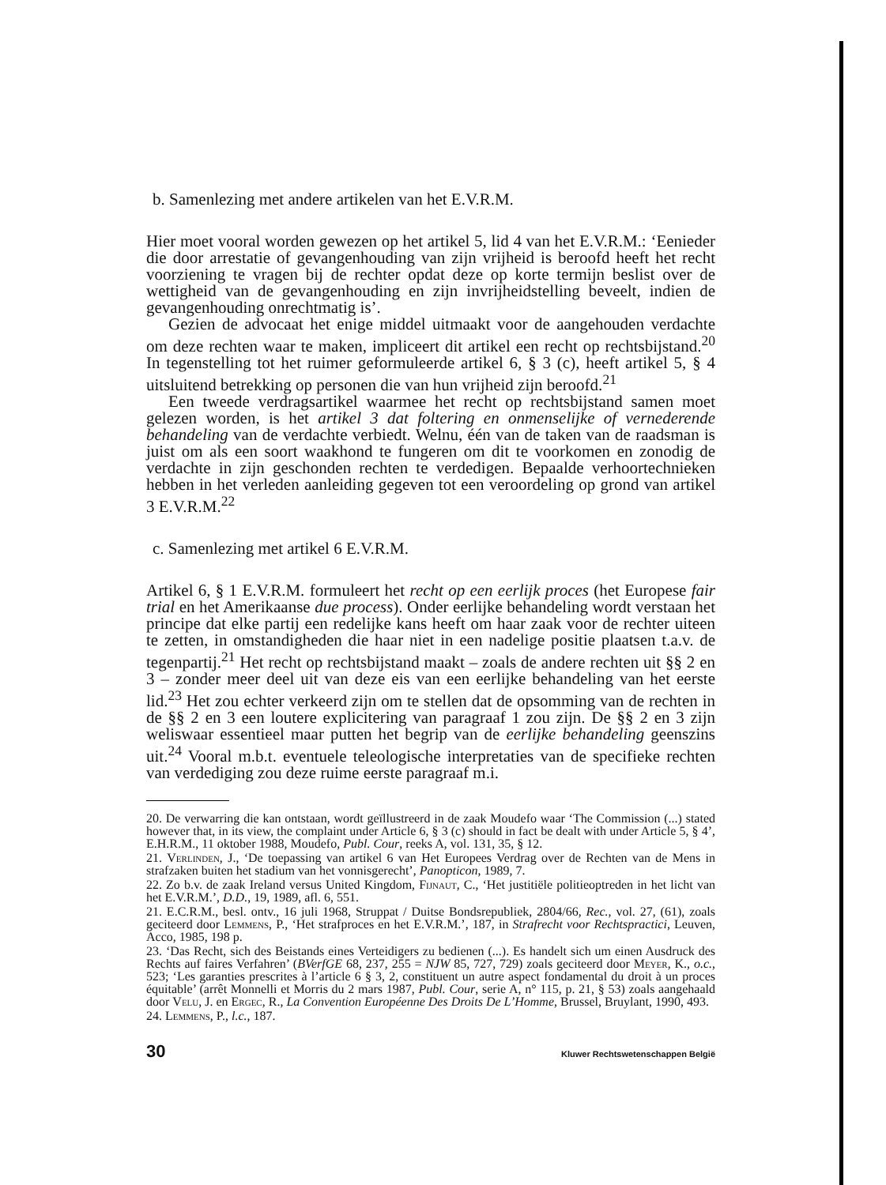b. Samenlezing met andere artikelen van het E.V.R.M.
Hier moet vooral worden gewezen op het artikel 5, lid 4 van het E.V.R.M.: ‘Eenieder die door arrestatie of gevangenhouding van zijn vrijheid is beroofd heeft het recht voorziening te vragen bij de rechter opdat deze op korte termijn beslist over de wettigheid van de gevangenhouding en zijn invrijheidstelling beveelt, indien de gevangenhouding onrechtmatig is’.
Gezien de advocaat het enige middel uitmaakt voor de aangehouden verdachte om deze rechten waar te maken, impliceert dit artikel een recht op rechtsbijstand.<sup>20</sup> In tegenstelling tot het ruimer geformuleerde artikel 6, § 3 (c), heeft artikel 5, § 4 uitsluitend betrekking op personen die van hun vrijheid zijn beroofd.<sup>21</sup>
Een tweede verdragsartikel waarmee het recht op rechtsbijstand samen moet gelezen worden, is het artikel 3 dat foltering en onmenselijke of vernederende behandeling van de verdachte verbiedt. Welnu, één van de taken van de raadsman is juist om als een soort waakhond te fungeren om dit te voorkomen en zonodig de verdachte in zijn geschonden rechten te verdedigen. Bepaalde verhoortechnieken hebben in het verleden aanleiding gegeven tot een veroordeling op grond van artikel 3 E.V.R.M.<sup>22</sup>
c. Samenlezing met artikel 6 E.V.R.M.
Artikel 6, § 1 E.V.R.M. formuleert het recht op een eerlijk proces (het Europese fair trial en het Amerikaanse due process). Onder eerlijke behandeling wordt verstaan het principe dat elke partij een redelijke kans heeft om haar zaak voor de rechter uiteen te zetten, in omstandigheden die haar niet in een nadelige positie plaatsen t.a.v. de tegenpartij.<sup>21</sup> Het recht op rechtsbijstand maakt – zoals de andere rechten uit §§ 2 en 3 – zonder meer deel uit van deze eis van een eerlijke behandeling van het eerste lid.<sup>23</sup> Het zou echter verkeerd zijn om te stellen dat de opsomming van de rechten in de §§ 2 en 3 een loutere explicitering van paragraaf 1 zou zijn. De §§ 2 en 3 zijn weliswaar essentieel maar putten het begrip van de eerlijke behandeling geenszins uit.<sup>24</sup> Vooral m.b.t. eventuele teleologische interpretaties van de specifieke rechten van verdediging zou deze ruime eerste paragraaf m.i.
20. De verwarring die kan ontstaan, wordt geïllustreerd in de zaak Moudefo waar ‘The Commission (...) stated however that, in its view, the complaint under Article 6, § 3 (c) should in fact be dealt with under Article 5, § 4’, E.H.R.M., 11 oktober 1988, Moudefo, Publ. Cour, reeks A, vol. 131, 35, § 12.
21. Verlinden, J., ‘De toepassing van artikel 6 van Het Europees Verdrag over de Rechten van de Mens in strafzaken buiten het stadium van het vonnisgerecht’, Panopticon, 1989, 7.
22. Zo b.v. de zaak Ireland versus United Kingdom, Fijnaut, C., ‘Het justitiële politieoptreden in het licht van het E.V.R.M.’, D.D., 19, 1989, afl. 6, 551.
21. E.C.R.M., besl. ontv., 16 juli 1968, Struppat / Duitse Bondsrepubliek, 2804/66, Rec., vol. 27, (61), zoals geciteerd door Lemmens, P., ‘Het strafproces en het E.V.R.M.’, 187, in Strafrecht voor Rechtspractici, Leuven, Acco, 1985, 198 p.
23. ‘Das Recht, sich des Beistands eines Verteidigers zu bedienen (...). Es handelt sich um einen Ausdruck des Rechts auf faires Verfahren’ (BVerfGE 68, 237, 255 = NJW 85, 727, 729) zoals geciteerd door Meyer, K., o.c., 523; ‘Les garanties prescrites à l’article 6 § 3, 2, constituent un autre aspect fondamental du droit à un proces équitable’ (arrêt Monnelli et Morris du 2 mars 1987, Publ. Cour, serie A, n° 115, p. 21, § 53) zoals aangehaald door Velu, J. en Ergec, R., La Convention Européenne Des Droits De L’Homme, Brussel, Bruylant, 1990, 493.
24. Lemmens, P., l.c., 187.
30 Kluwer Rechtswetenschappen België